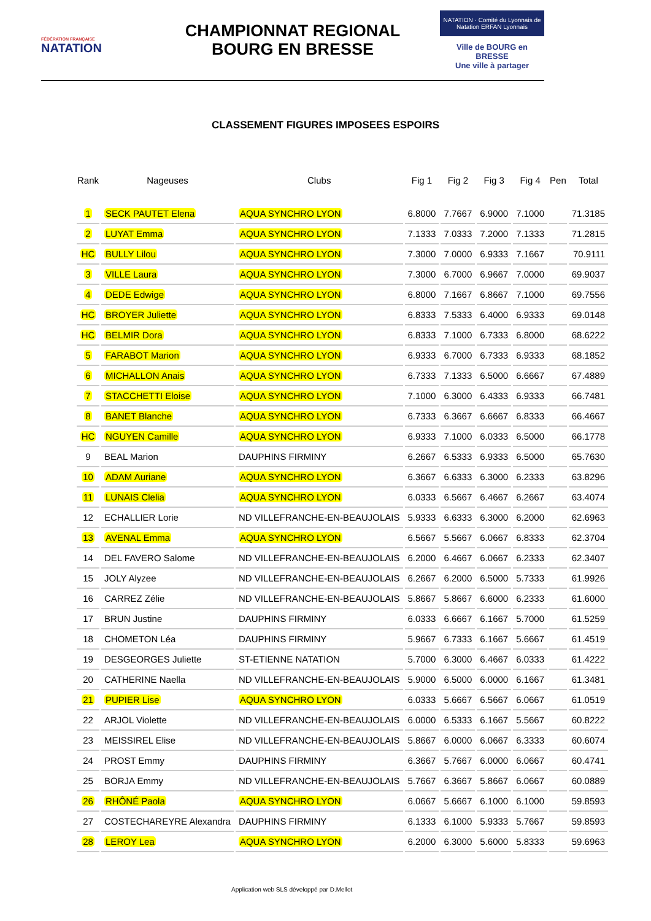FÉDÉRATION FRANÇAISE
NATATION
CHAMPIONNAT REGIONAL
BOURG EN BRESSE
NATATION · Comité du Lyonnais de Natation ERFAN Lyonnais
Ville de BOURG en BRESSE
Une ville à partager
CLASSEMENT FIGURES IMPOSEES ESPOIRS
| Rank | Nageuses | Clubs | Fig 1 | Fig 2 | Fig 3 | Fig 4 | Pen | Total |
| --- | --- | --- | --- | --- | --- | --- | --- | --- |
| 1 | SECK PAUTET Elena | AQUA SYNCHRO LYON | 6.8000 | 7.7667 | 6.9000 | 7.1000 | | 71.3185 |
| 2 | LUYAT Emma | AQUA SYNCHRO LYON | 7.1333 | 7.0333 | 7.2000 | 7.1333 | | 71.2815 |
| HC | BULLY Lilou | AQUA SYNCHRO LYON | 7.3000 | 7.0000 | 6.9333 | 7.1667 | | 70.9111 |
| 3 | VILLE Laura | AQUA SYNCHRO LYON | 7.3000 | 6.7000 | 6.9667 | 7.0000 | | 69.9037 |
| 4 | DEDE Edwige | AQUA SYNCHRO LYON | 6.8000 | 7.1667 | 6.8667 | 7.1000 | | 69.7556 |
| HC | BROYER Juliette | AQUA SYNCHRO LYON | 6.8333 | 7.5333 | 6.4000 | 6.9333 | | 69.0148 |
| HC | BELMIR Dora | AQUA SYNCHRO LYON | 6.8333 | 7.1000 | 6.7333 | 6.8000 | | 68.6222 |
| 5 | FARABOT Marion | AQUA SYNCHRO LYON | 6.9333 | 6.7000 | 6.7333 | 6.9333 | | 68.1852 |
| 6 | MICHALLON Anais | AQUA SYNCHRO LYON | 6.7333 | 7.1333 | 6.5000 | 6.6667 | | 67.4889 |
| 7 | STACCHETTI Eloise | AQUA SYNCHRO LYON | 7.1000 | 6.3000 | 6.4333 | 6.9333 | | 66.7481 |
| 8 | BANET Blanche | AQUA SYNCHRO LYON | 6.7333 | 6.3667 | 6.6667 | 6.8333 | | 66.4667 |
| HC | NGUYEN Camille | AQUA SYNCHRO LYON | 6.9333 | 7.1000 | 6.0333 | 6.5000 | | 66.1778 |
| 9 | BEAL Marion | DAUPHINS FIRMINY | 6.2667 | 6.5333 | 6.9333 | 6.5000 | | 65.7630 |
| 10 | ADAM Auriane | AQUA SYNCHRO LYON | 6.3667 | 6.6333 | 6.3000 | 6.2333 | | 63.8296 |
| 11 | LUNAIS Clelia | AQUA SYNCHRO LYON | 6.0333 | 6.5667 | 6.4667 | 6.2667 | | 63.4074 |
| 12 | ECHALLIER Lorie | ND VILLEFRANCHE-EN-BEAUJOLAIS | 5.9333 | 6.6333 | 6.3000 | 6.2000 | | 62.6963 |
| 13 | AVENAL Emma | AQUA SYNCHRO LYON | 6.5667 | 5.5667 | 6.0667 | 6.8333 | | 62.3704 |
| 14 | DEL FAVERO Salome | ND VILLEFRANCHE-EN-BEAUJOLAIS | 6.2000 | 6.4667 | 6.0667 | 6.2333 | | 62.3407 |
| 15 | JOLY Alyzee | ND VILLEFRANCHE-EN-BEAUJOLAIS | 6.2667 | 6.2000 | 6.5000 | 5.7333 | | 61.9926 |
| 16 | CARREZ Zélie | ND VILLEFRANCHE-EN-BEAUJOLAIS | 5.8667 | 5.8667 | 6.6000 | 6.2333 | | 61.6000 |
| 17 | BRUN Justine | DAUPHINS FIRMINY | 6.0333 | 6.6667 | 6.1667 | 5.7000 | | 61.5259 |
| 18 | CHOMETON Léa | DAUPHINS FIRMINY | 5.9667 | 6.7333 | 6.1667 | 5.6667 | | 61.4519 |
| 19 | DESGEORGES Juliette | ST-ETIENNE NATATION | 5.7000 | 6.3000 | 6.4667 | 6.0333 | | 61.4222 |
| 20 | CATHERINE Naella | ND VILLEFRANCHE-EN-BEAUJOLAIS | 5.9000 | 6.5000 | 6.0000 | 6.1667 | | 61.3481 |
| 21 | PUPIER Lise | AQUA SYNCHRO LYON | 6.0333 | 5.6667 | 6.5667 | 6.0667 | | 61.0519 |
| 22 | ARJOL Violette | ND VILLEFRANCHE-EN-BEAUJOLAIS | 6.0000 | 6.5333 | 6.1667 | 5.5667 | | 60.8222 |
| 23 | MEISSIREL Elise | ND VILLEFRANCHE-EN-BEAUJOLAIS | 5.8667 | 6.0000 | 6.0667 | 6.3333 | | 60.6074 |
| 24 | PROST Emmy | DAUPHINS FIRMINY | 6.3667 | 5.7667 | 6.0000 | 6.0667 | | 60.4741 |
| 25 | BORJA Emmy | ND VILLEFRANCHE-EN-BEAUJOLAIS | 5.7667 | 6.3667 | 5.8667 | 6.0667 | | 60.0889 |
| 26 | RHÔNÉ Paola | AQUA SYNCHRO LYON | 6.0667 | 5.6667 | 6.1000 | 6.1000 | | 59.8593 |
| 27 | COSTECHAREYRE Alexandra | DAUPHINS FIRMINY | 6.1333 | 6.1000 | 5.9333 | 5.7667 | | 59.8593 |
| 28 | LEROY Lea | AQUA SYNCHRO LYON | 6.2000 | 6.3000 | 5.6000 | 5.8333 | | 59.6963 |
Application web SLS développé par D.Mellot